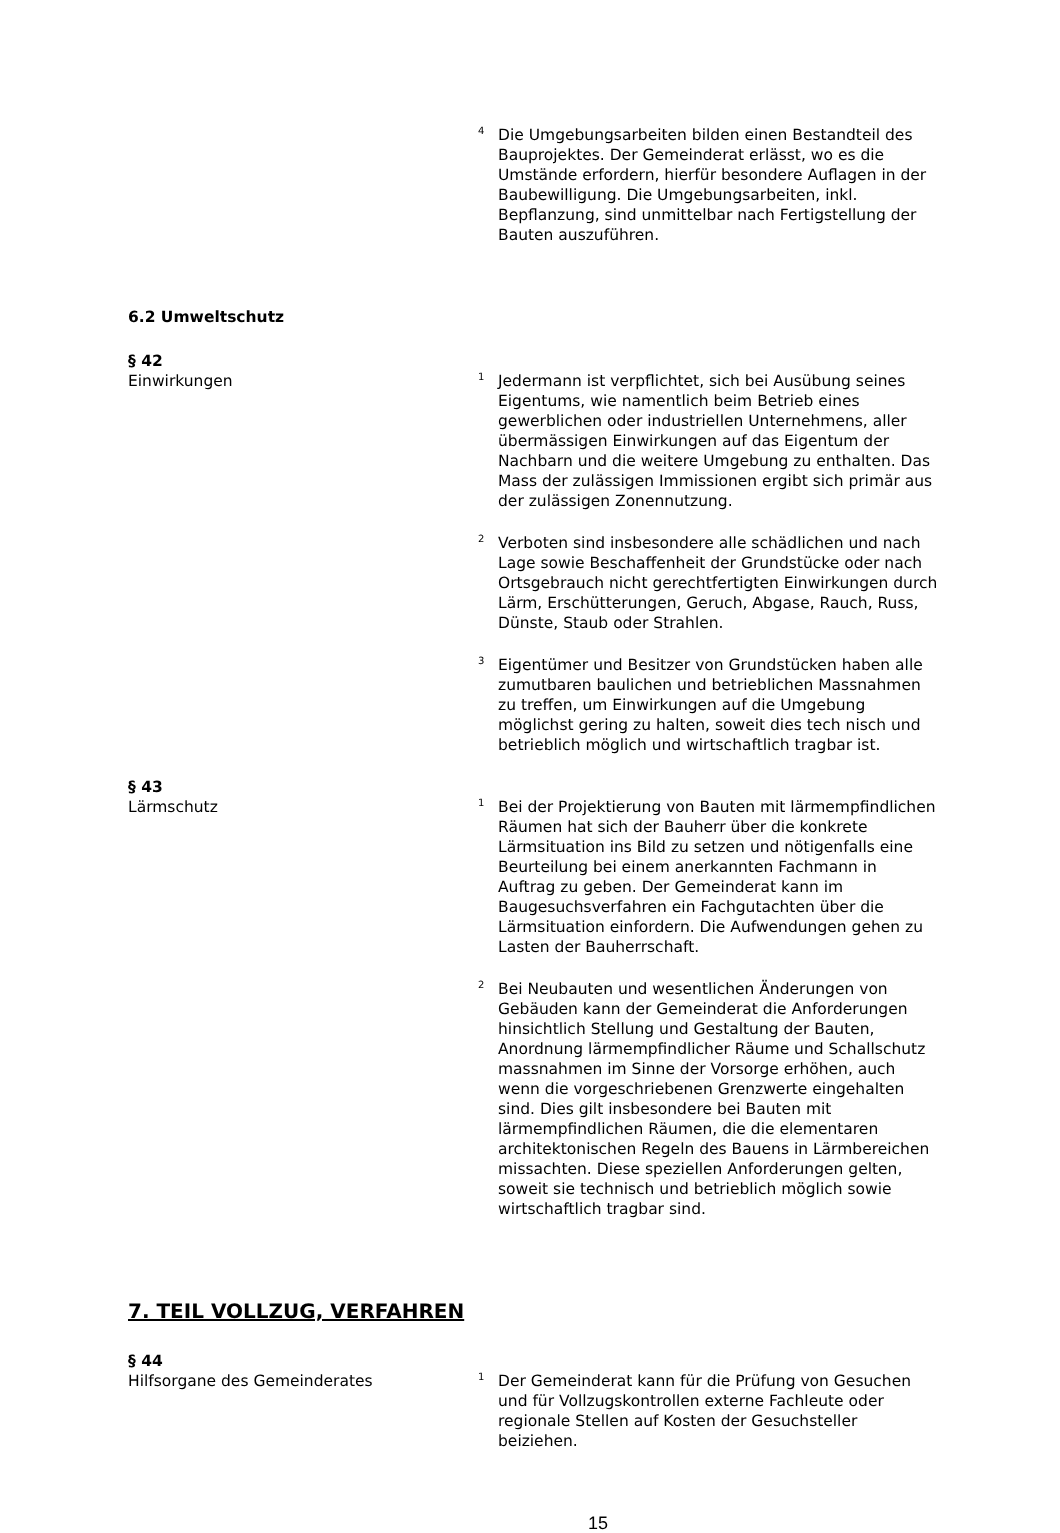<sup>4</sup> Die Umgebungsarbeiten bilden einen Bestandteil des Bauprojektes. Der Gemeinderat erlässt, wo es die Umstände erfordern, hierfür besondere Auflagen in der Baubewilligung. Die Umgebungsarbeiten, inkl. Bepflanzung, sind unmittelbar nach Fertigstellung der Bauten auszuführen.
6.2 Umweltschutz
§ 42
Einwirkungen
<sup>1</sup> Jedermann ist verpflichtet, sich bei Ausübung seines Eigentums, wie namentlich beim Betrieb eines gewerblichen oder industriellen Unternehmens, aller übermässigen Einwirkungen auf das Eigentum der Nachbarn und die weitere Umgebung zu enthalten. Das Mass der zulässigen Immissionen ergibt sich primär aus der zulässigen Zonennutzung.
<sup>2</sup> Verboten sind insbesondere alle schädlichen und nach Lage sowie Beschaffenheit der Grundstücke oder nach Ortsgebrauch nicht gerechtfertigten Einwirkungen durch Lärm, Erschütterungen, Geruch, Abgase, Rauch, Russ, Dünste, Staub oder Strahlen.
<sup>3</sup> Eigentümer und Besitzer von Grundstücken haben alle zumutbaren baulichen und betrieblichen Massnahmen zu treffen, um Einwirkungen auf die Umgebung möglichst gering zu halten, soweit dies tech nisch und betrieblich möglich und wirtschaftlich tragbar ist.
§ 43
Lärmschutz
<sup>1</sup> Bei der Projektierung von Bauten mit lärmempfindlichen Räumen hat sich der Bauherr über die konkrete Lärmsituation ins Bild zu setzen und nötigenfalls eine Beurteilung bei einem anerkannten Fachmann in Auftrag zu geben. Der Gemeinderat kann im Baugesuchsverfahren ein Fachgutachten über die Lärmsituation einfordern. Die Aufwendungen gehen zu Lasten der Bauherrschaft.
<sup>2</sup> Bei Neubauten und wesentlichen Änderungen von Gebäuden kann der Gemeinderat die Anforderungen hinsichtlich Stellung und Gestaltung der Bauten, Anordnung lärmempfindlicher Räume und Schallschutz massnahmen im Sinne der Vorsorge erhöhen, auch wenn die vorgeschriebenen Grenzwerte eingehalten sind. Dies gilt insbesondere bei Bauten mit lärmempfindlichen Räumen, die die elementaren architektonischen Regeln des Bauens in Lärmbereichen missachten. Diese speziellen Anforderungen gelten, soweit sie technisch und betrieblich möglich sowie wirtschaftlich tragbar sind.
7. TEIL VOLLZUG, VERFAHREN
§ 44
Hilfsorgane des Gemeinderates
<sup>1</sup> Der Gemeinderat kann für die Prüfung von Gesuchen und für Vollzugskontrollen externe Fachleute oder regionale Stellen auf Kosten der Gesuchsteller beiziehen.
15